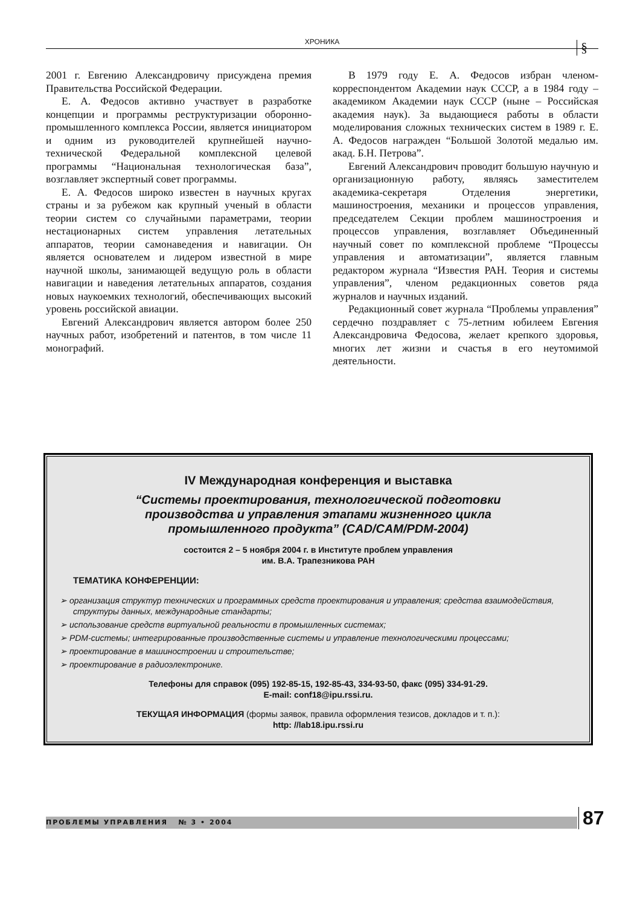ХРОНИКА §
2001 г. Евгению Александровичу присуждена премия Правительства Российской Федерации.
Е. А. Федосов активно участвует в разработке концепции и программы реструктуризации оборонно-промышленного комплекса России, является инициатором и одним из руководителей крупнейшей научно-технической Федеральной комплексной целевой программы “Национальная технологическая база”, возглавляет экспертный совет программы.
Е. А. Федосов широко известен в научных кругах страны и за рубежом как крупный ученый в области теории систем со случайными параметрами, теории нестационарных систем управления летательных аппаратов, теории самонаведения и навигации. Он является основателем и лидером известной в мире научной школы, занимающей ведущую роль в области навигации и наведения летательных аппаратов, создания новых наукоемких технологий, обеспечивающих высокий уровень российской авиации.
Евгений Александрович является автором более 250 научных работ, изобретений и патентов, в том числе 11 монографий.
В 1979 году Е. А. Федосов избран членом-корреспондентом Академии наук СССР, а в 1984 году – академиком Академии наук СССР (ныне – Российская академия наук). За выдающиеся работы в области моделирования сложных технических систем в 1989 г. Е. А. Федосов награжден “Большой Золотой медалью им. акад. Б.Н. Петрова”.
Евгений Александрович проводит большую научную и организационную работу, являясь заместителем академика-секретаря Отделения энергетики, машиностроения, механики и процессов управления, председателем Секции проблем машиностроения и процессов управления, возглавляет Объединенный научный совет по комплексной проблеме “Процессы управления и автоматизации”, является главным редактором журнала “Известия РАН. Теория и системы управления”, членом редакционных советов ряда журналов и научных изданий.
Редакционный совет журнала “Проблемы управления” сердечно поздравляет с 75-летним юбилеем Евгения Александровича Федосова, желает крепкого здоровья, многих лет жизни и счастья в его неутомимой деятельности.
IV Международная конференция и выставка
“Системы проектирования, технологической подготовки
производства и управления этапами жизненного цикла
промышленного продукта” (CAD/CAM/PDM-2004)
состоится 2 – 5 ноября 2004 г. в Институте проблем управления
им. В.А. Трапезникова РАН
ТЕМАТИКА КОНФЕРЕНЦИИ:
➢ организация структур технических и программных средств проектирования и управления; средства взаимодействия, структуры данных, международные стандарты;
➢ использование средств виртуальной реальности в промышленных системах;
➢ PDM-системы; интегрированные производственные системы и управление технологическими процессами;
➢ проектирование в машиностроении и строительстве;
➢ проектирование в радиоэлектронике.
Телефоны для справок (095) 192-85-15, 192-85-43, 334-93-50, факс (095) 334-91-29.
E-mail: conf18@ipu.rssi.ru.
ТЕКУЩАЯ ИНФОРМАЦИЯ (формы заявок, правила оформления тезисов, докладов и т. п.):
http: //lab18.ipu.rssi.ru
ПРОБЛЕМЫ УПРАВЛЕНИЯ № 3 • 2004 87